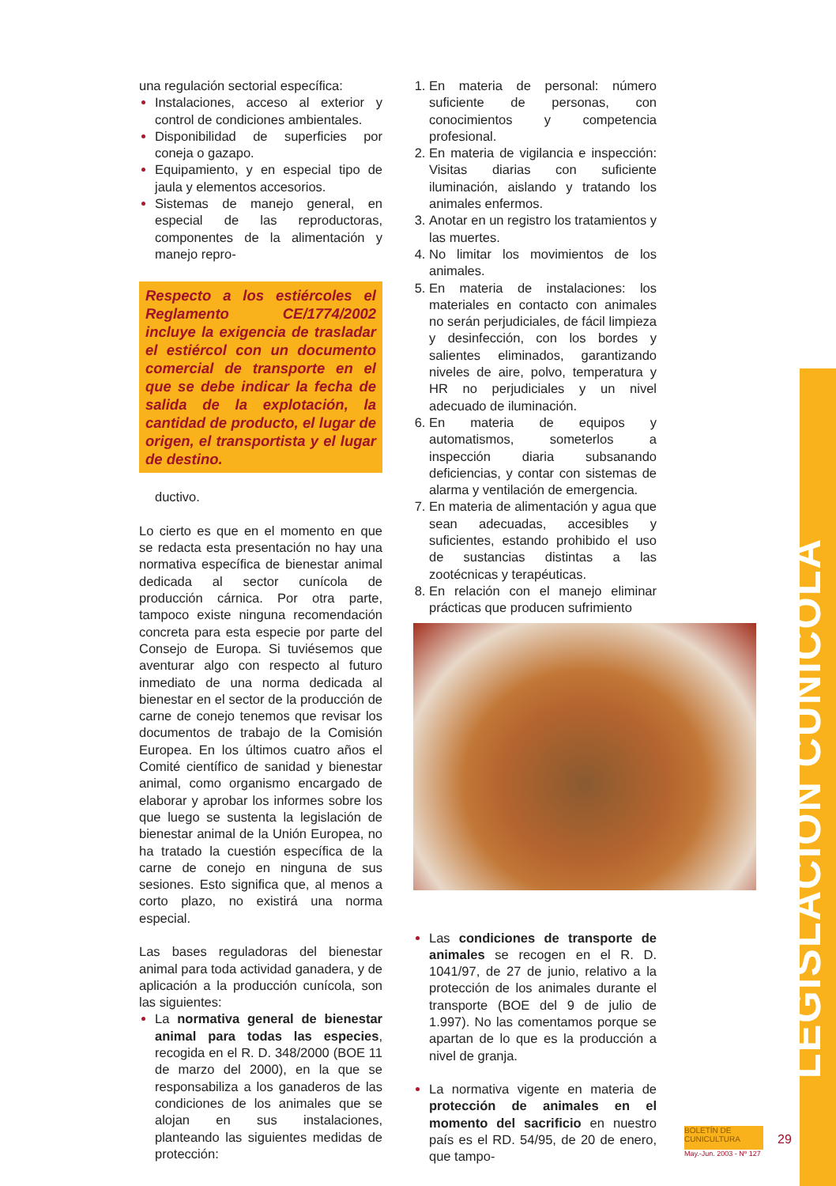LEGISLACIÓN CUNÍCOLA
una regulación sectorial específica:
Instalaciones, acceso al exterior y control de condiciones ambientales.
Disponibilidad de superficies por coneja o gazapo.
Equipamiento, y en especial tipo de jaula y elementos accesorios.
Sistemas de manejo general, en especial de las reproductoras, componentes de la alimentación y manejo repro-
Respecto a los estiércoles el Reglamento CE/1774/2002 incluye la exigencia de trasladar el estiércol con un documento comercial de transporte en el que se debe indicar la fecha de salida de la explotación, la cantidad de producto, el lugar de origen, el transportista y el lugar de destino.
ductivo.
Lo cierto es que en el momento en que se redacta esta presentación no hay una normativa específica de bienestar animal dedicada al sector cunícola de producción cárnica. Por otra parte, tampoco existe ninguna recomendación concreta para esta especie por parte del Consejo de Europa. Si tuviésemos que aventurar algo con respecto al futuro inmediato de una norma dedicada al bienestar en el sector de la producción de carne de conejo tenemos que revisar los documentos de trabajo de la Comisión Europea. En los últimos cuatro años el Comité científico de sanidad y bienestar animal, como organismo encargado de elaborar y aprobar los informes sobre los que luego se sustenta la legislación de bienestar animal de la Unión Europea, no ha tratado la cuestión específica de la carne de conejo en ninguna de sus sesiones. Esto significa que, al menos a corto plazo, no existirá una norma especial.
Las bases reguladoras del bienestar animal para toda actividad ganadera, y de aplicación a la producción cunícola, son las siguientes:
La normativa general de bienestar animal para todas las especies, recogida en el R. D. 348/2000 (BOE 11 de marzo del 2000), en la que se responsabiliza a los ganaderos de las condiciones de los animales que se alojan en sus instalaciones, planteando las siguientes medidas de protección:
En materia de personal: número suficiente de personas, con conocimientos y competencia profesional.
En materia de vigilancia e inspección: Visitas diarias con suficiente iluminación, aislando y tratando los animales enfermos.
Anotar en un registro los tratamientos y las muertes.
No limitar los movimientos de los animales.
En materia de instalaciones: los materiales en contacto con animales no serán perjudiciales, de fácil limpieza y desinfección, con los bordes y salientes eliminados, garantizando niveles de aire, polvo, temperatura y HR no perjudiciales y un nivel adecuado de iluminación.
En materia de equipos y automatismos, someterlos a inspección diaria subsanando deficiencias, y contar con sistemas de alarma y ventilación de emergencia.
En materia de alimentación y agua que sean adecuadas, accesibles y suficientes, estando prohibido el uso de sustancias distintas a las zootécnicas y terapéuticas.
En relación con el manejo eliminar prácticas que producen sufrimiento
Las condiciones de transporte de animales se recogen en el R. D. 1041/97, de 27 de junio, relativo a la protección de los animales durante el transporte (BOE del 9 de julio de 1.997). No las comentamos porque se apartan de lo que es la producción a nivel de granja.
La normativa vigente en materia de protección de animales en el momento del sacrificio en nuestro país es el RD. 54/95, de 20 de enero, que tampo-
BOLETÍN DE CUNICULTURA
May.-Jun. 2003 - Nº 127
29